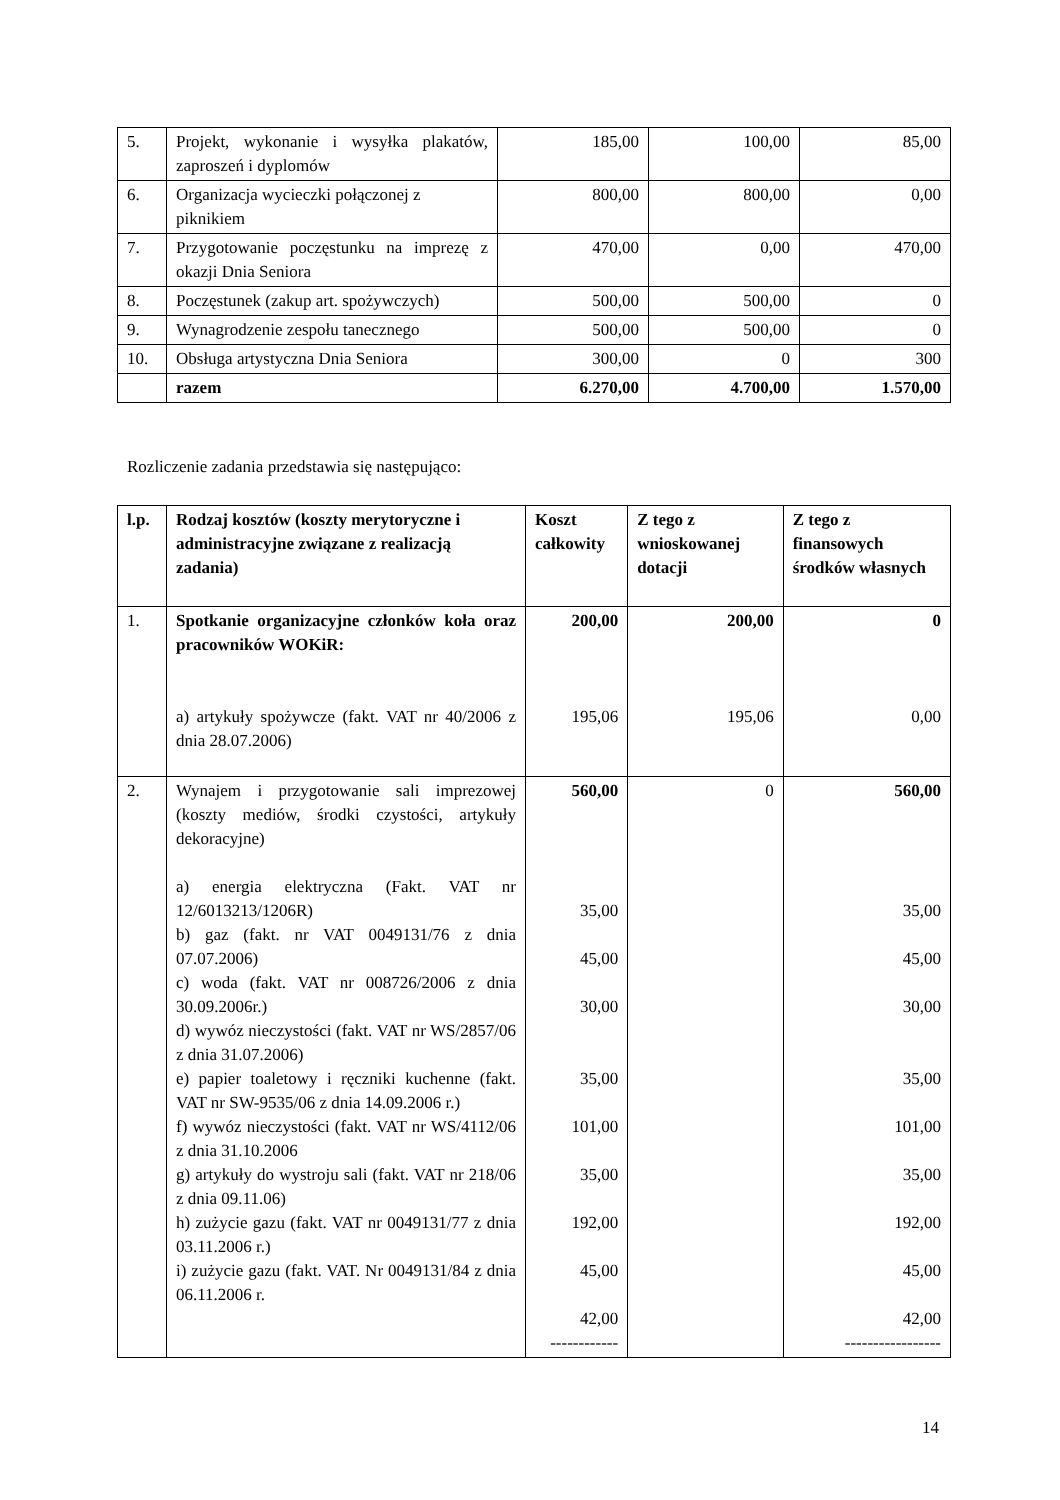| 5. | Projekt, wykonanie i wysyłka plakatów, zaproszeń i dyplomów | 185,00 | 100,00 | 85,00 |
| 6. | Organizacja wycieczki połączonej z piknikiem | 800,00 | 800,00 | 0,00 |
| 7. | Przygotowanie poczęstunku na imprezę z okazji Dnia Seniora | 470,00 | 0,00 | 470,00 |
| 8. | Poczęstunek (zakup art. spożywczych) | 500,00 | 500,00 | 0 |
| 9. | Wynagrodzenie zespołu tanecznego | 500,00 | 500,00 | 0 |
| 10. | Obsługa artystyczna Dnia Seniora | 300,00 | 0 | 300 |
| | razem | 6.270,00 | 4.700,00 | 1.570,00 |
Rozliczenie zadania przedstawia się następująco:
| l.p. | Rodzaj kosztów (koszty merytoryczne i administracyjne związane z realizacją zadania) | Koszt całkowity | Z tego z wnioskowanej dotacji | Z tego z finansowych środków własnych |
| --- | --- | --- | --- | --- |
| 1. | Spotkanie organizacyjne członków koła oraz pracowników WOKiR: a) artykuły spożywcze (fakt. VAT nr 40/2006 z dnia 28.07.2006) | 200,00 195,06 | 200,00 195,06 | 0 0,00 |
| 2. | Wynajem i przygotowanie sali imprezowej (koszty mediów, środki czystości, artykuły dekoracyjne) a) energia elektryczna (Fakt. VAT nr 12/6013213/1206R) b) gaz (fakt. nr VAT 0049131/76 z dnia 07.07.2006) c) woda (fakt. VAT nr 008726/2006 z dnia 30.09.2006r.) d) wywóz nieczystości (fakt. VAT nr WS/2857/06 z dnia 31.07.2006) e) papier toaletowy i ręczniki kuchenne (fakt. VAT nr SW-9535/06 z dnia 14.09.2006 r.) f) wywóz nieczystości (fakt. VAT nr WS/4112/06 z dnia 31.10.2006 g) artykuły do wystroju sali (fakt. VAT nr 218/06 z dnia 09.11.06) h) zużycie gazu (fakt. VAT nr 0049131/77 z dnia 03.11.2006 r.) i) zużycie gazu (fakt. VAT. Nr 0049131/84 z dnia 06.11.2006 r. | 560,00 35,00 45,00 30,00 35,00 101,00 35,00 192,00 45,00 42,00 ------------ | 0 | 560,00 35,00 45,00 30,00 35,00 101,00 35,00 192,00 45,00 42,00 ----------------- |
14